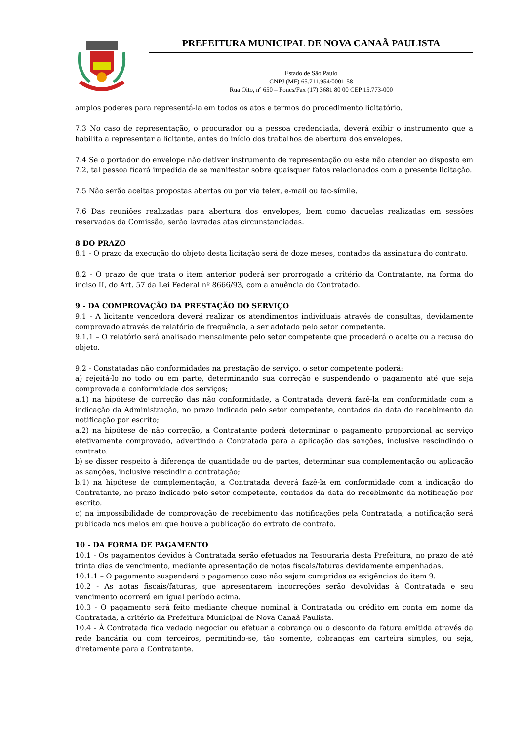PREFEITURA MUNICIPAL DE NOVA CANAÃ PAULISTA
Estado de São Paulo
CNPJ (MF) 65.711.954/0001-58
Rua Oito, nº 650 – Fones/Fax (17) 3681 80 00 CEP 15.773-000
amplos poderes para representá-la em todos os atos e termos do procedimento licitatório.
7.3 No caso de representação, o procurador ou a pessoa credenciada, deverá exibir o instrumento que a habilita a representar a licitante, antes do início dos trabalhos de abertura dos envelopes.
7.4 Se o portador do envelope não detiver instrumento de representação ou este não atender ao disposto em 7.2, tal pessoa ficará impedida de se manifestar sobre quaisquer fatos relacionados com a presente licitação.
7.5 Não serão aceitas propostas abertas ou por via telex, e-mail ou fac-símile.
7.6 Das reuniões realizadas para abertura dos envelopes, bem como daquelas realizadas em sessões reservadas da Comissão, serão lavradas atas circunstanciadas.
8 DO PRAZO
8.1 - O prazo da execução do objeto desta licitação será de doze meses, contados da assinatura do contrato.
8.2 - O prazo de que trata o item anterior poderá ser prorrogado a critério da Contratante, na forma do inciso II, do Art. 57 da Lei Federal nº 8666/93, com a anuência do Contratado.
9 - DA COMPROVAÇÃO DA PRESTAÇÃO DO SERVIÇO
9.1 - A licitante vencedora deverá realizar os atendimentos individuais através de consultas, devidamente comprovado através de relatório de frequência, a ser adotado pelo setor competente.
9.1.1 – O relatório será analisado mensalmente pelo setor competente que procederá o aceite ou a recusa do objeto.
9.2 - Constatadas não conformidades na prestação de serviço, o setor competente poderá:
a) rejeitá-lo no todo ou em parte, determinando sua correção e suspendendo o pagamento até que seja comprovada a conformidade dos serviços;
a.1) na hipótese de correção das não conformidade, a Contratada deverá fazê-la em conformidade com a indicação da Administração, no prazo indicado pelo setor competente, contados da data do recebimento da notificação por escrito;
a.2) na hipótese de não correção, a Contratante poderá determinar o pagamento proporcional ao serviço efetivamente comprovado, advertindo a Contratada para a aplicação das sanções, inclusive rescindindo o contrato.
b) se disser respeito à diferença de quantidade ou de partes, determinar sua complementação ou aplicação as sanções, inclusive rescindir a contratação;
b.1) na hipótese de complementação, a Contratada deverá fazê-la em conformidade com a indicação do Contratante, no prazo indicado pelo setor competente, contados da data do recebimento da notificação por escrito.
c) na impossibilidade de comprovação de recebimento das notificações pela Contratada, a notificação será publicada nos meios em que houve a publicação do extrato de contrato.
10 - DA FORMA DE PAGAMENTO
10.1 - Os pagamentos devidos à Contratada serão efetuados na Tesouraria desta Prefeitura, no prazo de até trinta dias de vencimento, mediante apresentação de notas fiscais/faturas devidamente empenhadas.
10.1.1 – O pagamento suspenderá o pagamento caso não sejam cumpridas as exigências do item 9.
10.2 - As notas fiscais/faturas, que apresentarem incorreções serão devolvidas à Contratada e seu vencimento ocorrerá em igual período acima.
10.3 - O pagamento será feito mediante cheque nominal à Contratada ou crédito em conta em nome da Contratada, a critério da Prefeitura Municipal de Nova Canaã Paulista.
10.4 - À Contratada fica vedado negociar ou efetuar a cobrança ou o desconto da fatura emitida através da rede bancária ou com terceiros, permitindo-se, tão somente, cobranças em carteira simples, ou seja, diretamente para a Contratante.